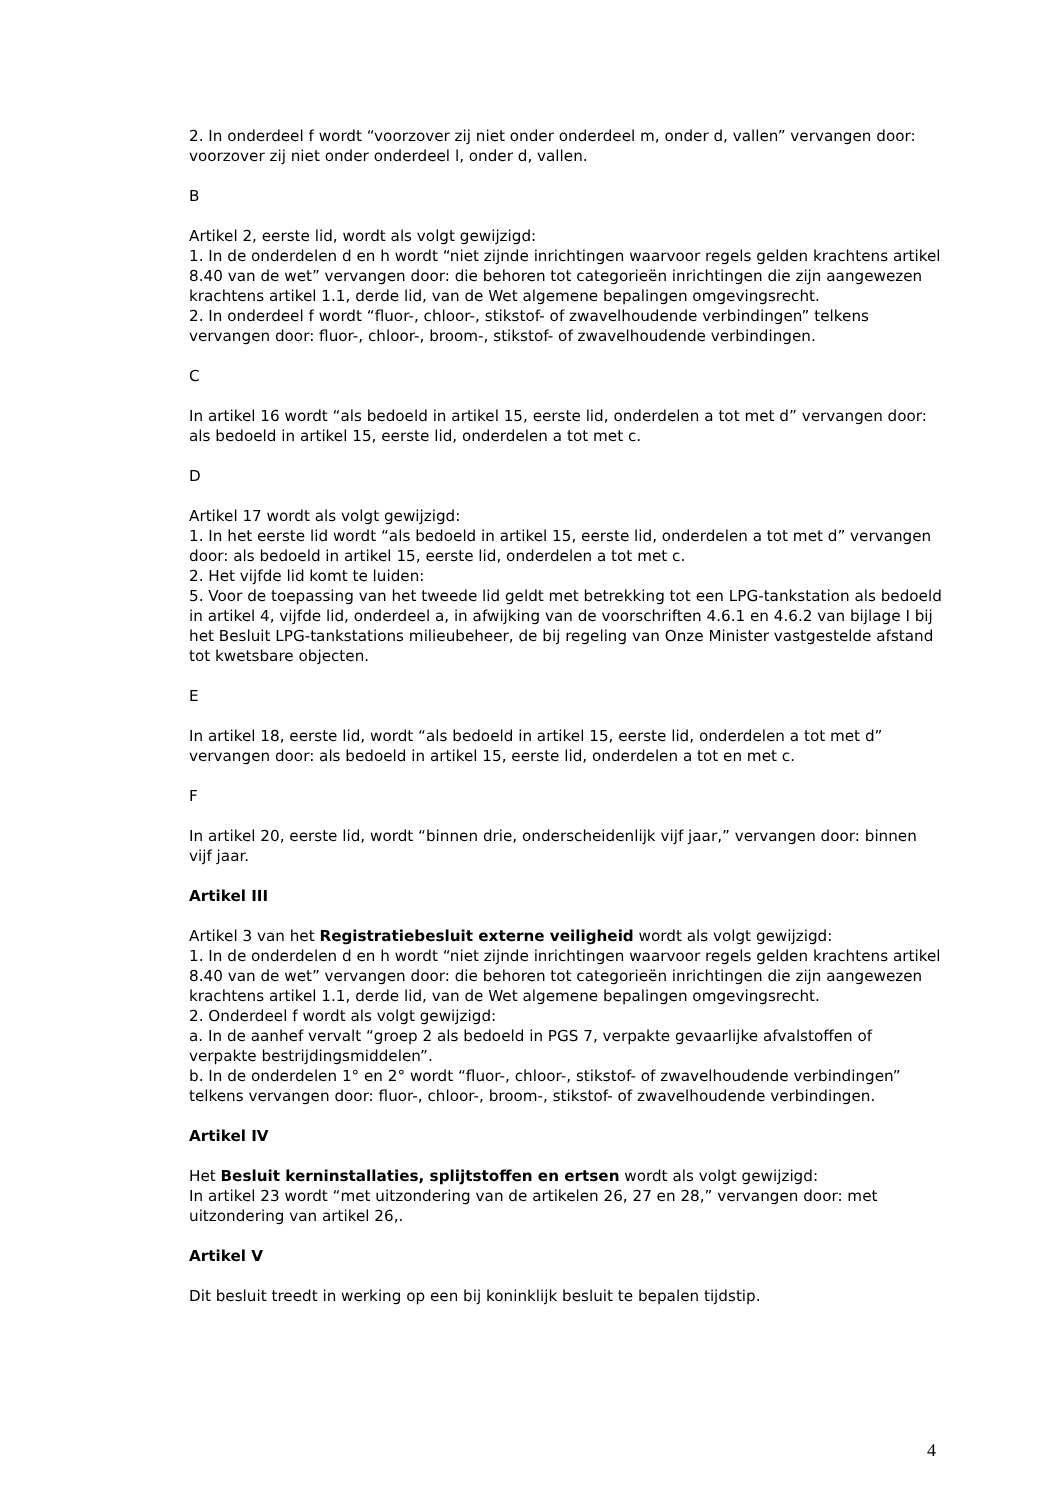2. In onderdeel f wordt “voorzover zij niet onder onderdeel m, onder d, vallen” vervangen door: voorzover zij niet onder onderdeel l, onder d, vallen.
B
Artikel 2, eerste lid, wordt als volgt gewijzigd:
1. In de onderdelen d en h wordt “niet zijnde inrichtingen waarvoor regels gelden krachtens artikel 8.40 van de wet” vervangen door: die behoren tot categorieën inrichtingen die zijn aangewezen krachtens artikel 1.1, derde lid, van de Wet algemene bepalingen omgevingsrecht.
2. In onderdeel f wordt “fluor-, chloor-, stikstof- of zwavelhoudende verbindingen” telkens vervangen door: fluor-, chloor-, broom-, stikstof- of zwavelhoudende verbindingen.
C
In artikel 16 wordt “als bedoeld in artikel 15, eerste lid, onderdelen a tot met d” vervangen door: als bedoeld in artikel 15, eerste lid, onderdelen a tot met c.
D
Artikel 17 wordt als volgt gewijzigd:
1. In het eerste lid wordt “als bedoeld in artikel 15, eerste lid, onderdelen a tot met d” vervangen door: als bedoeld in artikel 15, eerste lid, onderdelen a tot met c.
2. Het vijfde lid komt te luiden:
5. Voor de toepassing van het tweede lid geldt met betrekking tot een LPG-tankstation als bedoeld in artikel 4, vijfde lid, onderdeel a, in afwijking van de voorschriften 4.6.1 en 4.6.2 van bijlage I bij het Besluit LPG-tankstations milieubeheer, de bij regeling van Onze Minister vastgestelde afstand tot kwetsbare objecten.
E
In artikel 18, eerste lid, wordt “als bedoeld in artikel 15, eerste lid, onderdelen a tot met d” vervangen door: als bedoeld in artikel 15, eerste lid, onderdelen a tot en met c.
F
In artikel 20, eerste lid, wordt “binnen drie, onderscheidenlijk vijf jaar,” vervangen door: binnen vijf jaar.
Artikel III
Artikel 3 van het Registratiebesluit externe veiligheid wordt als volgt gewijzigd:
1. In de onderdelen d en h wordt “niet zijnde inrichtingen waarvoor regels gelden krachtens artikel 8.40 van de wet” vervangen door: die behoren tot categorieën inrichtingen die zijn aangewezen krachtens artikel 1.1, derde lid, van de Wet algemene bepalingen omgevingsrecht.
2. Onderdeel f wordt als volgt gewijzigd:
a. In de aanhef vervalt “groep 2 als bedoeld in PGS 7, verpakte gevaarlijke afvalstoffen of verpakte bestrijdingsmiddelen”.
b. In de onderdelen 1° en 2° wordt “fluor-, chloor-, stikstof- of zwavelhoudende verbindingen” telkens vervangen door: fluor-, chloor-, broom-, stikstof- of zwavelhoudende verbindingen.
Artikel IV
Het Besluit kerninstallaties, splijtstoffen en ertsen wordt als volgt gewijzigd:
In artikel 23 wordt “met uitzondering van de artikelen 26, 27 en 28,” vervangen door: met uitzondering van artikel 26,.
Artikel V
Dit besluit treedt in werking op een bij koninklijk besluit te bepalen tijdstip.
4